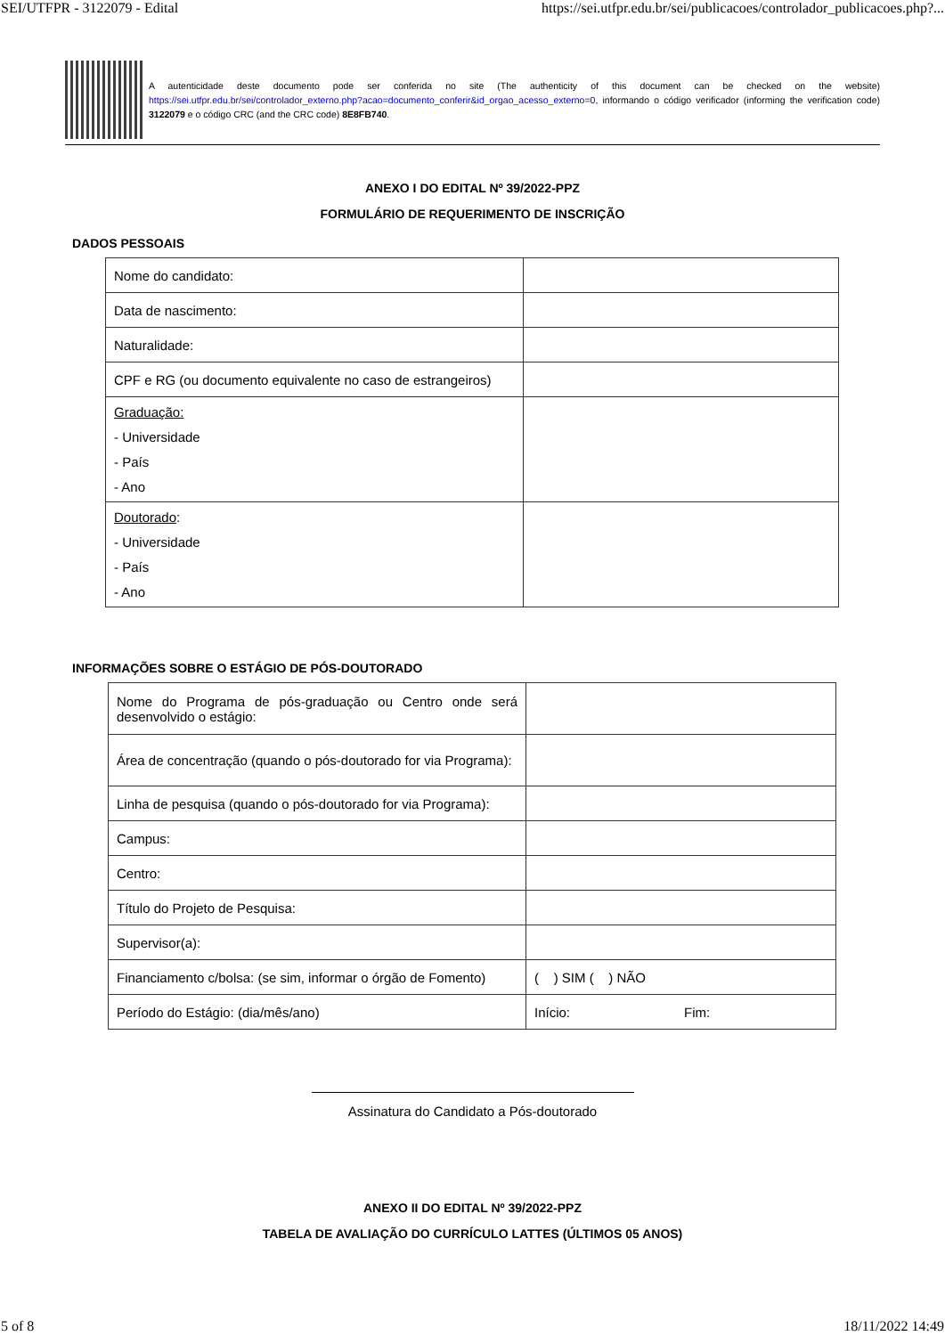SEI/UTFPR - 3122079 - Edital https://sei.utfpr.edu.br/sei/publicacoes/controlador_publicacoes.php?...
A autenticidade deste documento pode ser conferida no site (The authenticity of this document can be checked on the website) https://sei.utfpr.edu.br/sei/controlador_externo.php?acao=documento_conferir&id_orgao_acesso_externo=0, informando o código verificador (informing the verification code) 3122079 e o código CRC (and the CRC code) 8E8FB740.
ANEXO I DO EDITAL Nº 39/2022-PPZ
FORMULÁRIO DE REQUERIMENTO DE INSCRIÇÃO
DADOS PESSOAIS
| Nome do candidato: | |
| Data de nascimento: | |
| Naturalidade: | |
| CPF e RG (ou documento equivalente no caso de estrangeiros) | |
| Graduação: - Universidade - País - Ano | |
| Doutorado : - Universidade - País - Ano | |
INFORMAÇÕES SOBRE O ESTÁGIO DE PÓS-DOUTORADO
| Nome do Programa de pós-graduação ou Centro onde será desenvolvido o estágio: | |
| Área de concentração (quando o pós-doutorado for via Programa): | |
| Linha de pesquisa (quando o pós-doutorado for via Programa): | |
| Campus: | |
| Centro: | |
| Título do Projeto de Pesquisa: | |
| Supervisor(a): | |
| Financiamento c/bolsa: (se sim, informar o órgão de Fomento) | ( ) SIM ( ) NÃO |
| Período do Estágio: (dia/mês/ano) | Início: Fim: |
Assinatura do Candidato a Pós-doutorado
ANEXO II DO EDITAL Nº 39/2022-PPZ
TABELA DE AVALIAÇÃO DO CURRÍCULO LATTES (ÚLTIMOS 05 ANOS)
5 of 8 18/11/2022 14:49